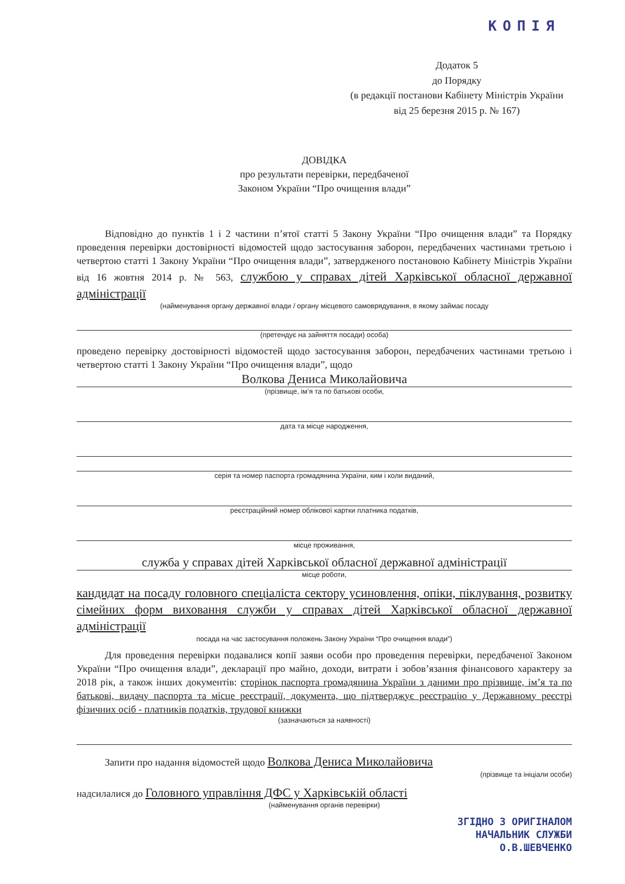КОПІЯ
Додаток 5
до Порядку
(в редакції постанови Кабінету Міністрів України
від 25 березня 2015 р. № 167)
ДОВІДКА
про результати перевірки, передбаченої
Законом України “Про очищення влади”
Відповідно до пунктів 1 і 2 частини п’ятої статті 5 Закону України “Про очищення влади” та Порядку проведення перевірки достовірності відомостей щодо застосування заборон, передбачених частинами третьою і четвертою статті 1 Закону України “Про очищення влади”, затвердженого постановою Кабінету Міністрів України від 16 жовтня 2014 р. № 563, службою у справах дітей Харківської обласної державної адміністрації
(найменування органу державної влади / органу місцевого самоврядування, в якому займає посаду
(претендує на зайняття посади) особа)
проведено перевірку достовірності відомостей щодо застосування заборон, передбачених частинами третьою і четвертою статті 1 Закону України “Про очищення влади”, щодо
Волкова Дениса Миколайовича
(прізвище, ім’я та по батькові особи,
дата та місце народження,
серія та номер паспорта громадянина України, ким і коли виданий,
реєстраційний номер облікової картки платника податків,
місце проживання,
служба у справах дітей Харківської обласної державної адміністрації
місце роботи,
кандидат на посаду головного спеціаліста сектору усиновлення, опіки, піклування, розвитку сімейних форм виховання служби у справах дітей Харківської обласної державної адміністрації
посада на час застосування положень Закону України “Про очищення влади”)
Для проведення перевірки подавалися копії заяви особи про проведення перевірки, передбаченої Законом України “Про очищення влади”, декларації про майно, доходи, витрати і зобов’язання фінансового характеру за 2018 рік, а також інших документів: сторінок паспорта громадянина України з даними про прізвище, ім’я та по батькові, видачу паспорта та місце реєстрації, документа, що підтверджує реєстрацію у Державному реєстрі фізичних осіб - платників податків, трудової книжки
(зазначаються за наявності)
Запити про надання відомостей щодо Волкова Дениса Миколайовича
(прізвище та ініціали особи)
надсилалися до Головного управління ДФС у Харківській області
(найменування органів перевірки)
ЗГІДНО З ОРИГІНАЛОМ
НАЧАЛЬНИК СЛУЖБИ
О.В.ШЕВЧЕНКО